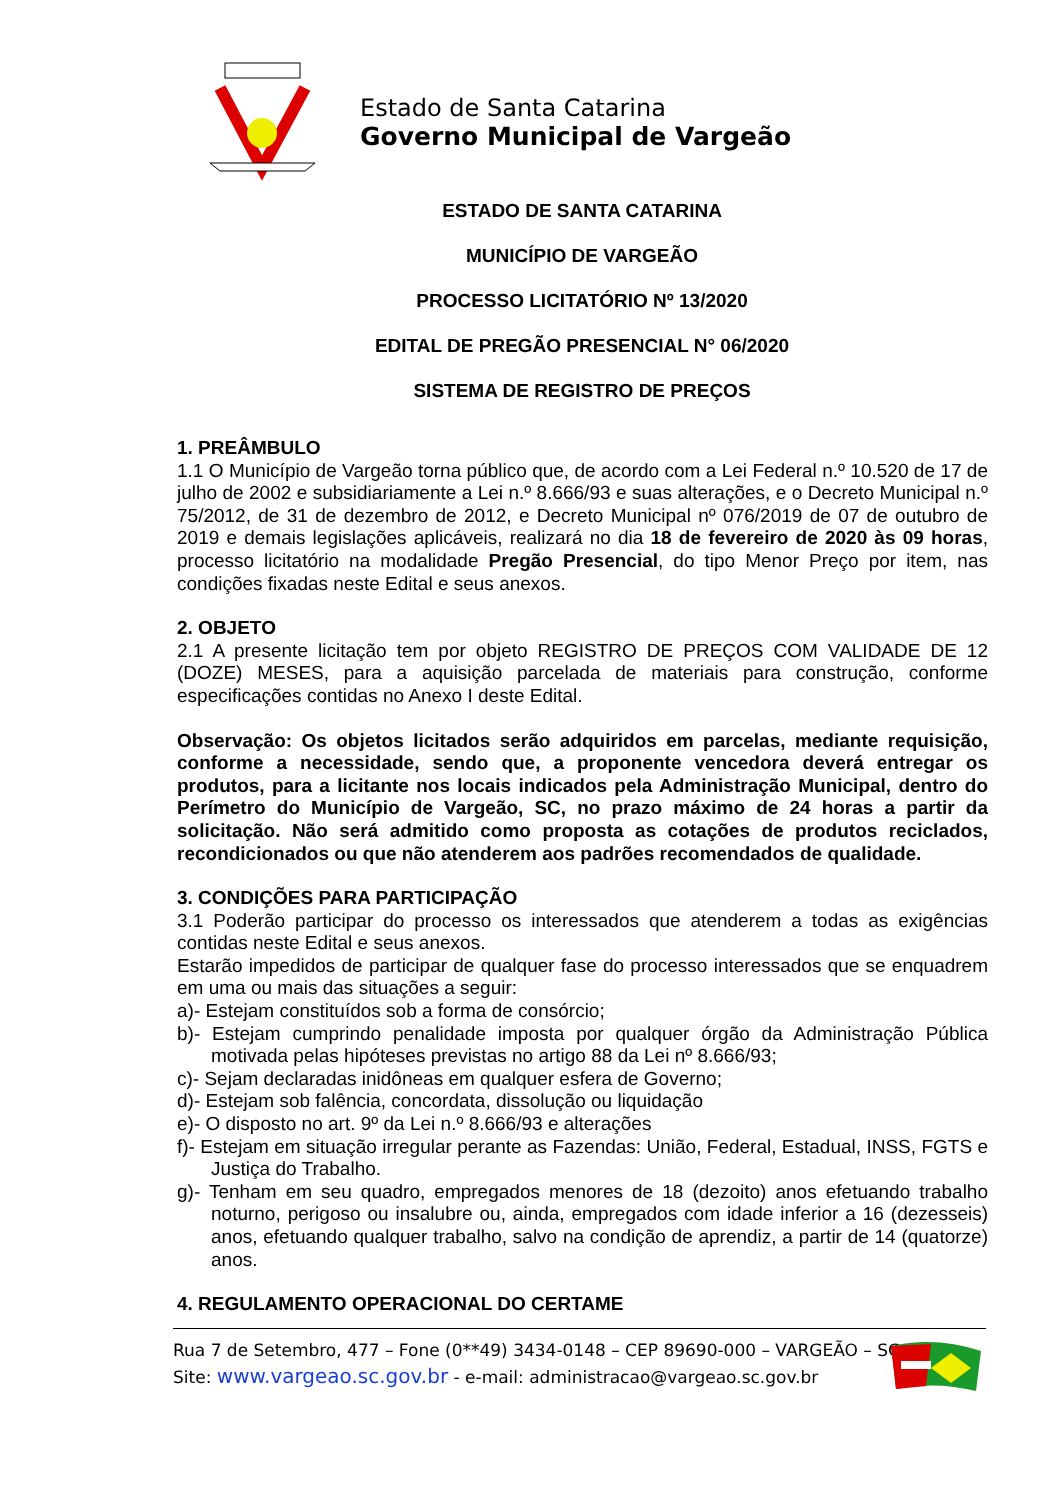Estado de Santa Catarina
Governo Municipal de Vargeão
ESTADO DE SANTA CATARINA
MUNICÍPIO DE VARGEÃO
PROCESSO LICITATÓRIO Nº 13/2020
EDITAL DE PREGÃO PRESENCIAL N° 06/2020
SISTEMA DE REGISTRO DE PREÇOS
1. PREÂMBULO
1.1 O Município de Vargeão torna público que, de acordo com a Lei Federal n.º 10.520 de 17 de julho de 2002 e subsidiariamente a Lei n.º 8.666/93 e suas alterações, e o Decreto Municipal n.º 75/2012, de 31 de dezembro de 2012, e Decreto Municipal nº 076/2019 de 07 de outubro de 2019 e demais legislações aplicáveis, realizará no dia 18 de fevereiro de 2020 às 09 horas, processo licitatório na modalidade Pregão Presencial, do tipo Menor Preço por item, nas condições fixadas neste Edital e seus anexos.
2. OBJETO
2.1 A presente licitação tem por objeto REGISTRO DE PREÇOS COM VALIDADE DE 12 (DOZE) MESES, para a aquisição parcelada de materiais para construção, conforme especificações contidas no Anexo I deste Edital.
Observação: Os objetos licitados serão adquiridos em parcelas, mediante requisição, conforme a necessidade, sendo que, a proponente vencedora deverá entregar os produtos, para a licitante nos locais indicados pela Administração Municipal, dentro do Perímetro do Município de Vargeão, SC, no prazo máximo de 24 horas a partir da solicitação. Não será admitido como proposta as cotações de produtos reciclados, recondicionados ou que não atenderem aos padrões recomendados de qualidade.
3. CONDIÇÕES PARA PARTICIPAÇÃO
3.1 Poderão participar do processo os interessados que atenderem a todas as exigências contidas neste Edital e seus anexos.
Estarão impedidos de participar de qualquer fase do processo interessados que se enquadrem em uma ou mais das situações a seguir:
a)- Estejam constituídos sob a forma de consórcio;
b)- Estejam cumprindo penalidade imposta por qualquer órgão da Administração Pública motivada pelas hipóteses previstas no artigo 88 da Lei nº 8.666/93;
c)- Sejam declaradas inidôneas em qualquer esfera de Governo;
d)- Estejam sob falência, concordata, dissolução ou liquidação
e)- O disposto no art. 9º da Lei n.º 8.666/93 e alterações
f)- Estejam em situação irregular perante as Fazendas: União, Federal, Estadual, INSS, FGTS e Justiça do Trabalho.
g)- Tenham em seu quadro, empregados menores de 18 (dezoito) anos efetuando trabalho noturno, perigoso ou insalubre ou, ainda, empregados com idade inferior a 16 (dezesseis) anos, efetuando qualquer trabalho, salvo na condição de aprendiz, a partir de 14 (quatorze) anos.
4. REGULAMENTO OPERACIONAL DO CERTAME
Rua 7 de Setembro, 477 – Fone (0**49) 3434-0148 – CEP 89690-000 – VARGEÃO – SC
Site: www.vargeao.sc.gov.br - e-mail: administracao@vargeao.sc.gov.br